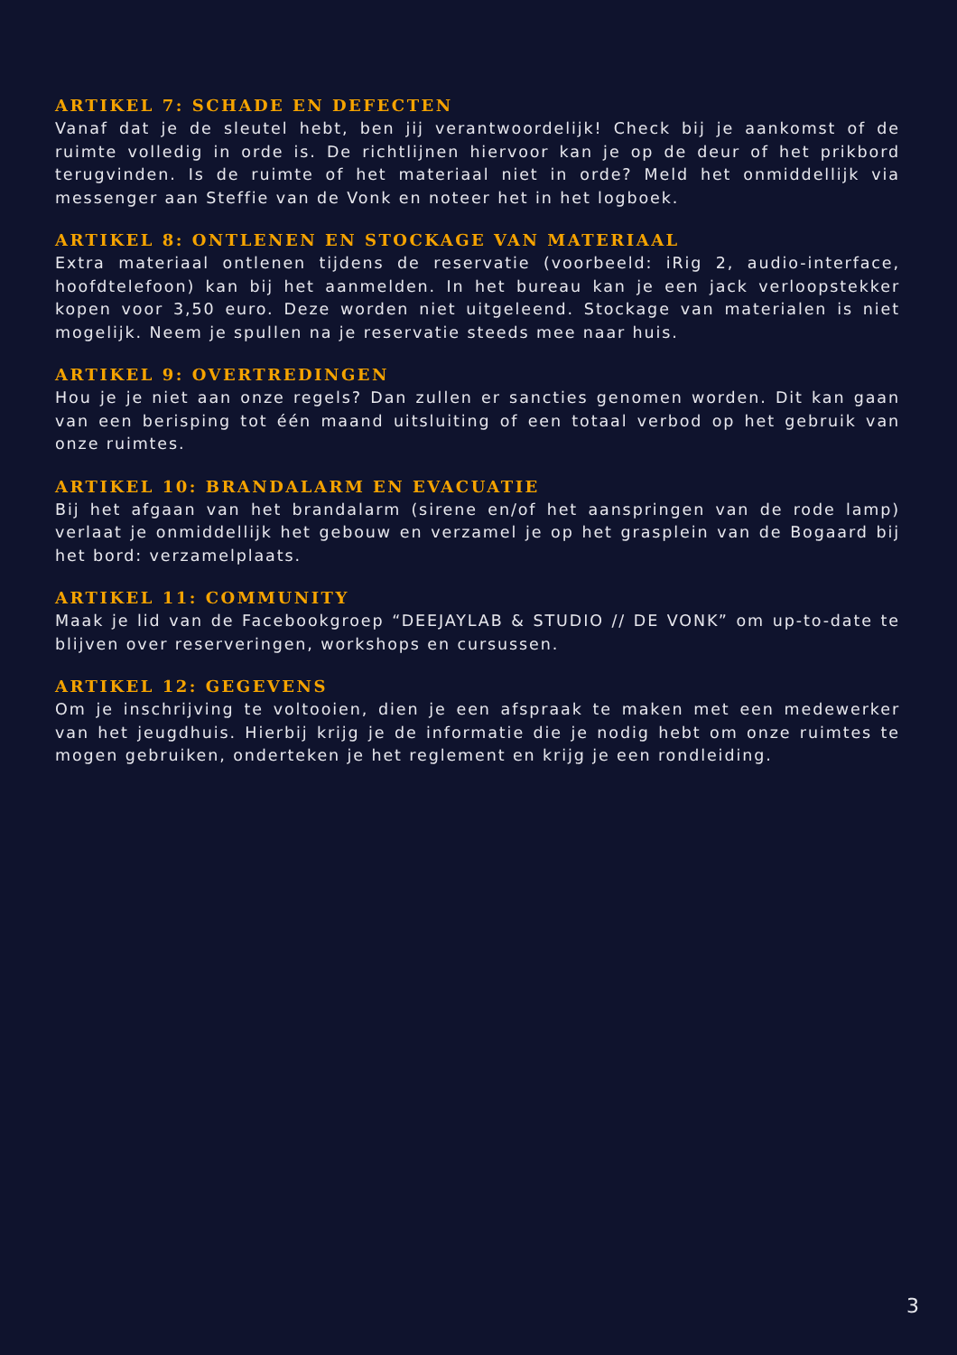ARTIKEL 7: SCHADE EN DEFECTEN
Vanaf dat je de sleutel hebt, ben jij verantwoordelijk! Check bij je aankomst of de ruimte volledig in orde is. De richtlijnen hiervoor kan je op de deur of het prikbord terugvinden. Is de ruimte of het materiaal niet in orde? Meld het onmiddellijk via messenger aan Steffie van de Vonk en noteer het in het logboek.
ARTIKEL 8: ONTLENEN EN STOCKAGE VAN MATERIAAL
Extra materiaal ontlenen tijdens de reservatie (voorbeeld: iRig 2, audio-interface, hoofdtelefoon) kan bij het aanmelden. In het bureau kan je een jack verloopstekker kopen voor 3,50 euro. Deze worden niet uitgeleend. Stockage van materialen is niet mogelijk. Neem je spullen na je reservatie steeds mee naar huis.
ARTIKEL 9: OVERTREDINGEN
Hou je je niet aan onze regels? Dan zullen er sancties genomen worden. Dit kan gaan van een berisping tot één maand uitsluiting of een totaal verbod op het gebruik van onze ruimtes.
ARTIKEL 10: BRANDALARM EN EVACUATIE
Bij het afgaan van het brandalarm (sirene en/of het aanspringen van de rode lamp) verlaat je onmiddellijk het gebouw en verzamel je op het grasplein van de Bogaard bij het bord: verzamelplaats.
ARTIKEL 11: COMMUNITY
Maak je lid van de Facebookgroep “DEEJAYLAB & STUDIO // DE VONK” om up-to-date te blijven over reserveringen, workshops en cursussen.
ARTIKEL 12: GEGEVENS
Om je inschrijving te voltooien, dien je een afspraak te maken met een medewerker van het jeugdhuis. Hierbij krijg je de informatie die je nodig hebt om onze ruimtes te mogen gebruiken, onderteken je het reglement en krijg je een rondleiding.
3